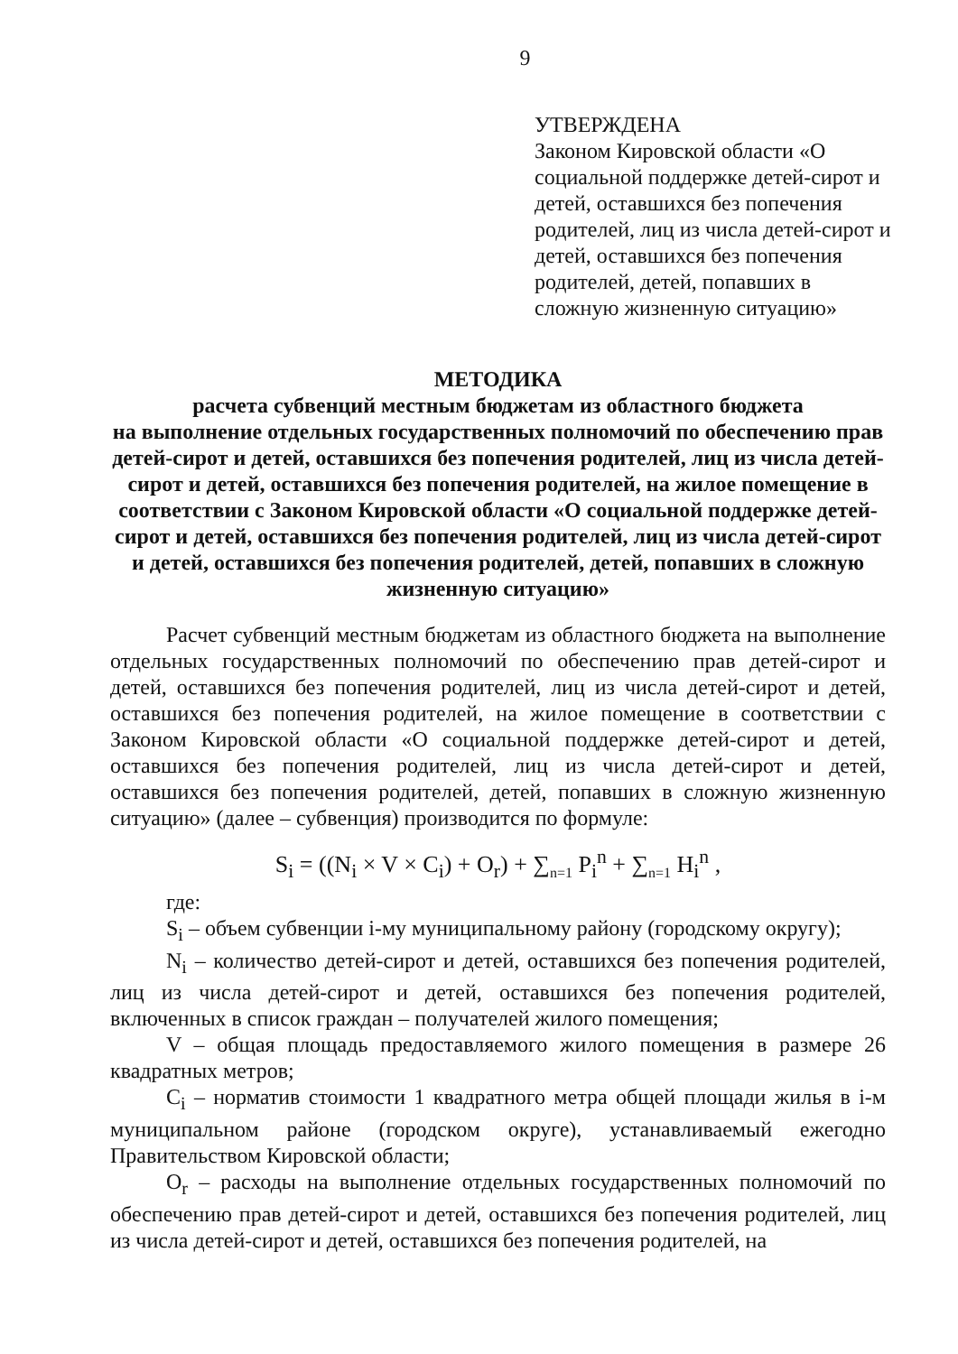9
УТВЕРЖДЕНА
Законом Кировской области «О социальной поддержке детей-сирот и детей, оставшихся без попечения родителей, лиц из числа детей-сирот и детей, оставшихся без попечения родителей, детей, попавших в сложную жизненную ситуацию»
МЕТОДИКА
расчета субвенций местным бюджетам из областного бюджета
на выполнение отдельных государственных полномочий по обеспечению прав детей-сирот и детей, оставшихся без попечения родителей, лиц из числа детей-сирот и детей, оставшихся без попечения родителей, на жилое помещение в соответствии с Законом Кировской области «О социальной поддержке детей-сирот и детей, оставшихся без попечения родителей, лиц из числа детей-сирот и детей, оставшихся без попечения родителей, детей, попавших в сложную жизненную ситуацию»
Расчет субвенций местным бюджетам из областного бюджета на выполнение отдельных государственных полномочий по обеспечению прав детей-сирот и детей, оставшихся без попечения родителей, лиц из числа детей-сирот и детей, оставшихся без попечения родителей, на жилое помещение в соответствии с Законом Кировской области «О социальной поддержке детей-сирот и детей, оставшихся без попечения родителей, лиц из числа детей-сирот и детей, оставшихся без попечения родителей, детей, попавших в сложную жизненную ситуацию» (далее – субвенция) производится по формуле:
S<sub>i</sub> = ((N<sub>i</sub> × V × C<sub>i</sub>) + O<sub>r</sub>) + ∑<sub>n=1</sub> P<sub>i</sub><sup>n</sup> + ∑<sub>n=1</sub> H<sub>i</sub><sup>n</sup> ,
где:
S<sub>i</sub> – объем субвенции i-му муниципальному району (городскому округу);
N<sub>i</sub> – количество детей-сирот и детей, оставшихся без попечения родителей, лиц из числа детей-сирот и детей, оставшихся без попечения родителей, включенных в список граждан – получателей жилого помещения;
V – общая площадь предоставляемого жилого помещения в размере 26 квадратных метров;
C<sub>i</sub> – норматив стоимости 1 квадратного метра общей площади жилья в i-м муниципальном районе (городском округе), устанавливаемый ежегодно Правительством Кировской области;
O<sub>r</sub> – расходы на выполнение отдельных государственных полномочий по обеспечению прав детей-сирот и детей, оставшихся без попечения родителей, лиц из числа детей-сирот и детей, оставшихся без попечения родителей, на